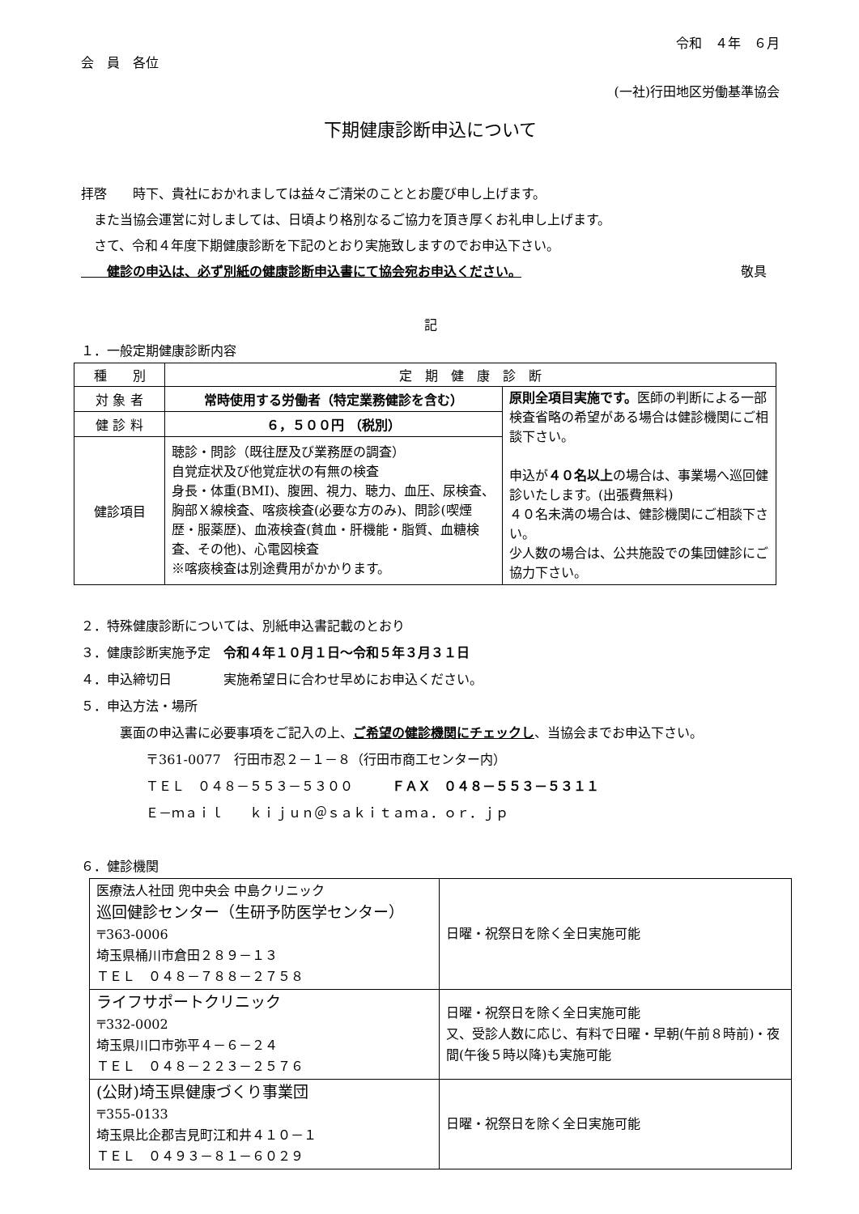令和　４年　６月
会　員　各位
(一社)行田地区労働基準協会
下期健康診断申込について
拝啓　　時下、貴社におかれましては益々ご清栄のこととお慶び申し上げます。
　また当協会運営に対しましては、日頃より格別なるご協力を頂き厚くお礼申し上げます。
　さて、令和４年度下期健康診断を下記のとおり実施致しますのでお申込下さい。
　　健診の申込は、必ず別紙の健康診断申込書にて協会宛お申込ください。 敬具　
記
１．一般定期健康診断内容
| 種 別 | 定 期 健 康 診 断 | |
| --- | --- | --- |
| 対 象 者 | 常時使用する労働者（特定業務健診を含む） | 原則全項目実施です。 医師の判断による一部検査省略の希望がある場合は健診機関にご相談下さい。 申込が ４０名以上 の場合は、事業場へ巡回健診いたします。(出張費無料) ４０名未満の場合は、健診機関にご相談下さい。 少人数の場合は、公共施設での集団健診にご協力下さい。 |
| 健 診 料 | ６，５００円 （税別） | |
| 健診項目 | 聴診・問診（既往歴及び業務歴の調査） 自覚症状及び他覚症状の有無の検査 身長・体重(BMI)、腹囲、視力、聴力、血圧、尿検査、胸部Ｘ線検査、喀痰検査(必要な方のみ)、問診(喫煙歴・服薬歴)、血液検査(貧血・肝機能・脂質、血糖検査、その他)、心電図検査 ※喀痰検査は別途費用がかかります。 | |
２．特殊健康診断については、別紙申込書記載のとおり
３．健康診断実施予定　令和４年１０月１日～令和５年３月３１日
４．申込締切日　　　　実施希望日に合わせ早めにお申込ください。
５．申込方法・場所
　　　裏面の申込書に必要事項をご記入の上、ご希望の健診機関にチェックし、当協会までお申込下さい。
　　　　　〒361-0077　行田市忍２－１－８（行田市商工センター内）
　　　　　ＴＥＬ　０４８－５５３－５３００　　　ＦＡＸ　０４８－５５３－５３１１
　　　　　Ｅ－ｍａｉｌ　　ｋｉｊｕｎ＠ｓａｋｉｔａｍａ．ｏｒ．ｊｐ
６．健診機関
| 医療法人社団 兜中央会 中島クリニック 巡回健診センター（生研予防医学センター） 〒363-0006 埼玉県桶川市倉田２８９－１３ ＴＥＬ ０４８－７８８－２７５８ | 日曜・祝祭日を除く全日実施可能 |
| ライフサポートクリニック 〒332-0002 埼玉県川口市弥平４－６－２４ ＴＥＬ ０４８－２２３－２５７６ | 日曜・祝祭日を除く全日実施可能 又、受診人数に応じ、有料で日曜・早朝(午前８時前)・夜間(午後５時以降)も実施可能 |
| (公財)埼玉県健康づくり事業団 〒355-0133 埼玉県比企郡吉見町江和井４１０－１ ＴＥＬ ０４９３－８１－６０２９ | 日曜・祝祭日を除く全日実施可能 |